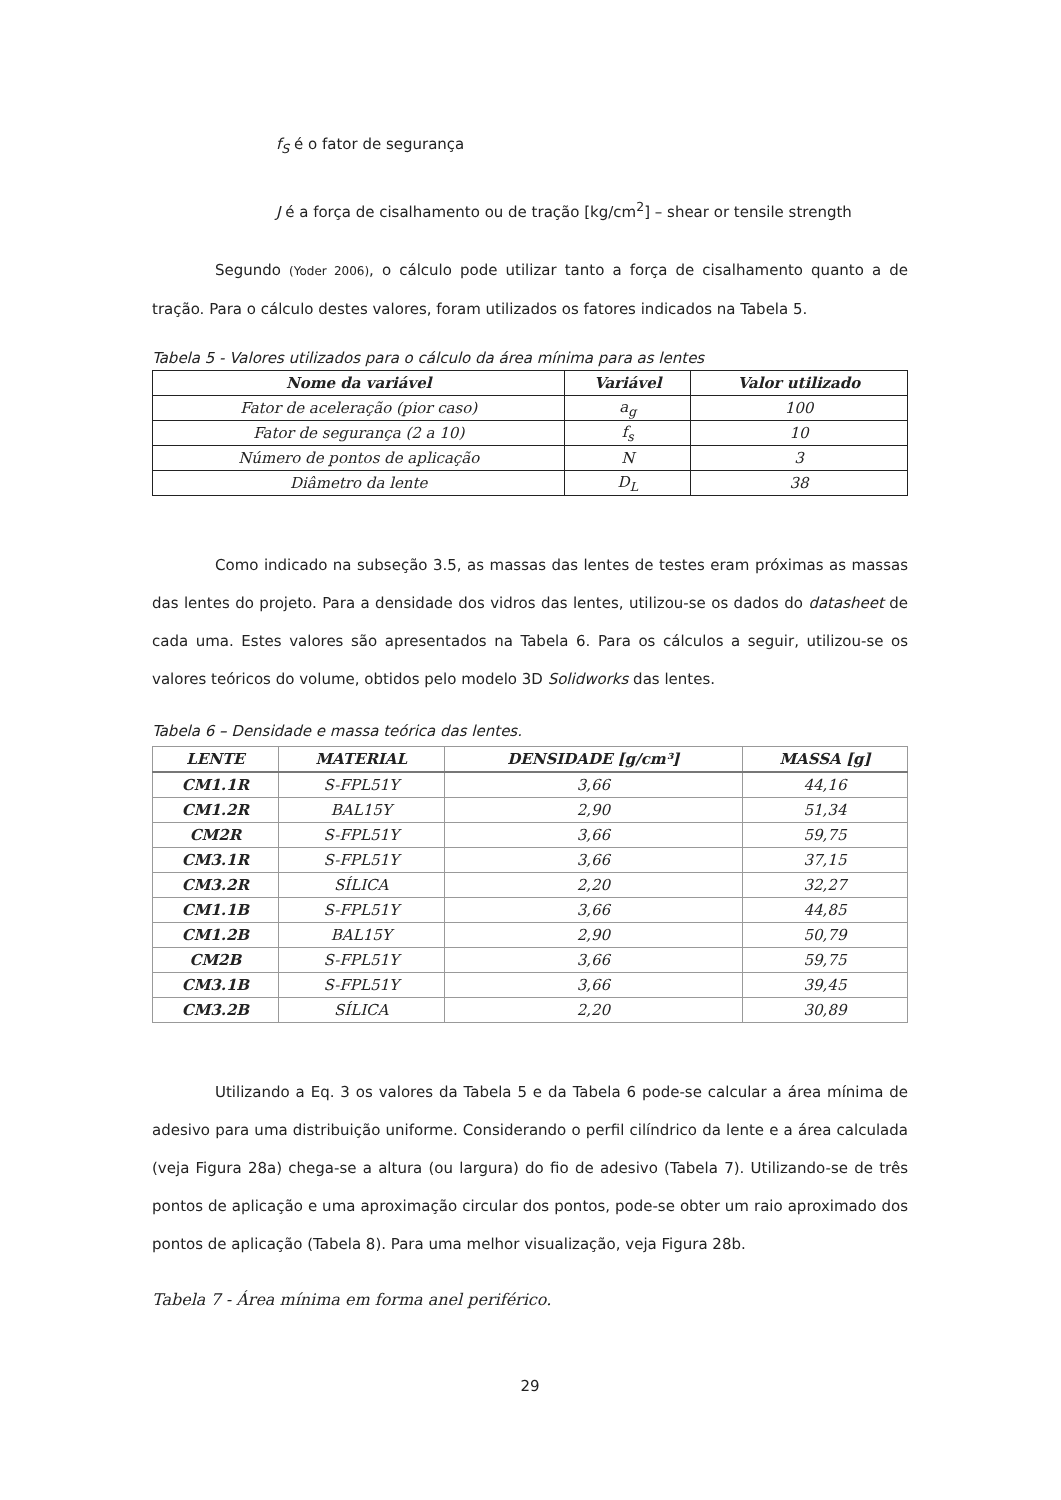f<sub>S</sub> é o fator de segurança
J é a força de cisalhamento ou de tração [kg/cm<sup>2</sup>] – shear or tensile strength
Segundo (Yoder 2006), o cálculo pode utilizar tanto a força de cisalhamento quanto a de tração. Para o cálculo destes valores, foram utilizados os fatores indicados na Tabela 5.
Tabela 5 - Valores utilizados para o cálculo da área mínima para as lentes
| Nome da variável | Variável | Valor utilizado |
| --- | --- | --- |
| Fator de aceleração (pior caso) | a<sub>g</sub> | 100 |
| Fator de segurança (2 a 10) | f<sub>s</sub> | 10 |
| Número de pontos de aplicação | N | 3 |
| Diâmetro da lente | D<sub>L</sub> | 38 |
Como indicado na subseção 3.5, as massas das lentes de testes eram próximas as massas das lentes do projeto. Para a densidade dos vidros das lentes, utilizou-se os dados do datasheet de cada uma. Estes valores são apresentados na Tabela 6. Para os cálculos a seguir, utilizou-se os valores teóricos do volume, obtidos pelo modelo 3D Solidworks das lentes.
Tabela 6 – Densidade e massa teórica das lentes.
| LENTE | MATERIAL | DENSIDADE [g/cm³] | MASSA [g] |
| --- | --- | --- | --- |
| CM1.1R | S-FPL51Y | 3,66 | 44,16 |
| CM1.2R | BAL15Y | 2,90 | 51,34 |
| CM2R | S-FPL51Y | 3,66 | 59,75 |
| CM3.1R | S-FPL51Y | 3,66 | 37,15 |
| CM3.2R | SÍLICA | 2,20 | 32,27 |
| CM1.1B | S-FPL51Y | 3,66 | 44,85 |
| CM1.2B | BAL15Y | 2,90 | 50,79 |
| CM2B | S-FPL51Y | 3,66 | 59,75 |
| CM3.1B | S-FPL51Y | 3,66 | 39,45 |
| CM3.2B | SÍLICA | 2,20 | 30,89 |
Utilizando a Eq. 3 os valores da Tabela 5 e da Tabela 6 pode-se calcular a área mínima de adesivo para uma distribuição uniforme. Considerando o perfil cilíndrico da lente e a área calculada (veja Figura 28a) chega-se a altura (ou largura) do fio de adesivo (Tabela 7). Utilizando-se de três pontos de aplicação e uma aproximação circular dos pontos, pode-se obter um raio aproximado dos pontos de aplicação (Tabela 8). Para uma melhor visualização, veja Figura 28b.
Tabela 7 - Área mínima em forma anel periférico.
29